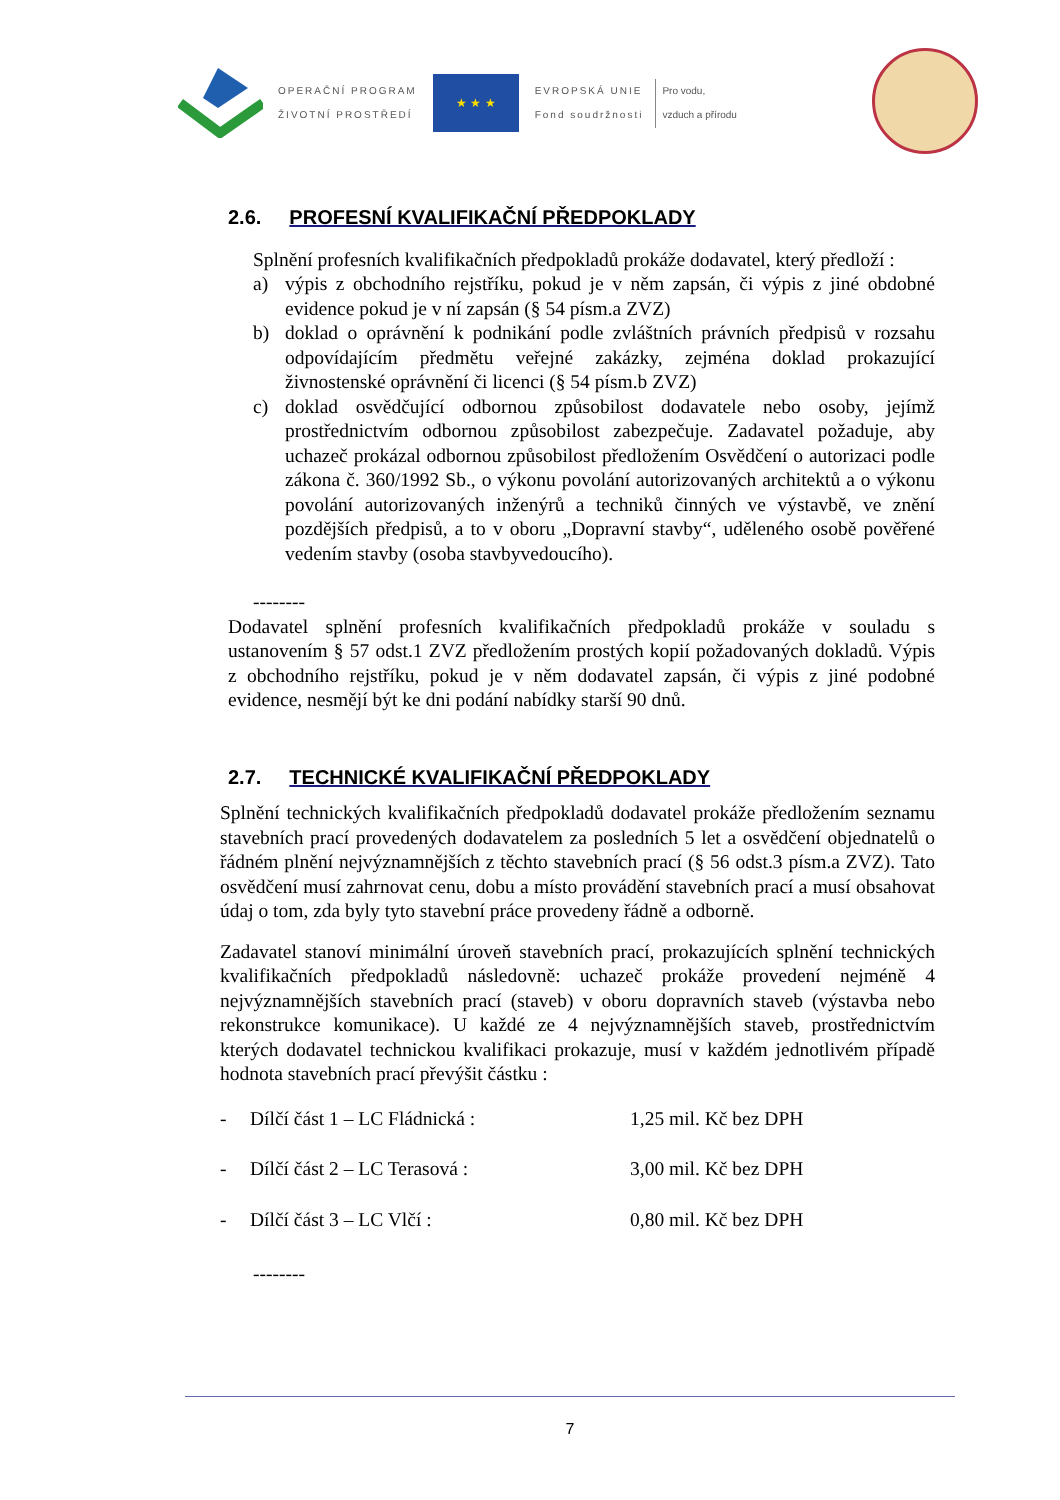OPERAČNÍ PROGRAM
ŽIVOTNÍ PROSTŘEDÍ
★ ★ ★
EVROPSKÁ UNIE
Fond soudržnosti
Pro vodu,
vzduch a přírodu
2.6. PROFESNÍ KVALIFIKAČNÍ PŘEDPOKLADY
Splnění profesních kvalifikačních předpokladů prokáže dodavatel, který předloží :
a) výpis z obchodního rejstříku, pokud je v něm zapsán, či výpis z jiné obdobné evidence pokud je v ní zapsán (§ 54 písm.a ZVZ)
b) doklad o oprávnění k podnikání podle zvláštních právních předpisů v rozsahu odpovídajícím předmětu veřejné zakázky, zejména doklad prokazující živnostenské oprávnění či licenci (§ 54 písm.b ZVZ)
c) doklad osvědčující odbornou způsobilost dodavatele nebo osoby, jejímž prostřednictvím odbornou způsobilost zabezpečuje. Zadavatel požaduje, aby uchazeč prokázal odbornou způsobilost předložením Osvědčení o autorizaci podle zákona č. 360/1992 Sb., o výkonu povolání autorizovaných architektů a o výkonu povolání autorizovaných inženýrů a techniků činných ve výstavbě, ve znění pozdějších předpisů, a to v oboru „Dopravní stavby“, uděleného osobě pověřené vedením stavby (osoba stavbyvedoucího).
--------
Dodavatel splnění profesních kvalifikačních předpokladů prokáže v souladu s ustanovením § 57 odst.1 ZVZ předložením prostých kopií požadovaných dokladů. Výpis z obchodního rejstříku, pokud je v něm dodavatel zapsán, či výpis z jiné podobné evidence, nesmějí být ke dni podání nabídky starší 90 dnů.
2.7. TECHNICKÉ KVALIFIKAČNÍ PŘEDPOKLADY
Splnění technických kvalifikačních předpokladů dodavatel prokáže předložením seznamu stavebních prací provedených dodavatelem za posledních 5 let a osvědčení objednatelů o řádném plnění nejvýznamnějších z těchto stavebních prací (§ 56 odst.3 písm.a ZVZ). Tato osvědčení musí zahrnovat cenu, dobu a místo provádění stavebních prací a musí obsahovat údaj o tom, zda byly tyto stavební práce provedeny řádně a odborně.
Zadavatel stanoví minimální úroveň stavebních prací, prokazujících splnění technických kvalifikačních předpokladů následovně: uchazeč prokáže provedení nejméně 4 nejvýznamnějších stavebních prací (staveb) v oboru dopravních staveb (výstavba nebo rekonstrukce komunikace). U každé ze 4 nejvýznamnějších staveb, prostřednictvím kterých dodavatel technickou kvalifikaci prokazuje, musí v každém jednotlivém případě hodnota stavebních prací převýšit částku :
- Dílčí část 1 – LC Fládnická : 1,25 mil. Kč bez DPH
- Dílčí část 2 – LC Terasová : 3,00 mil. Kč bez DPH
- Dílčí část 3 – LC Vlčí : 0,80 mil. Kč bez DPH
--------
7